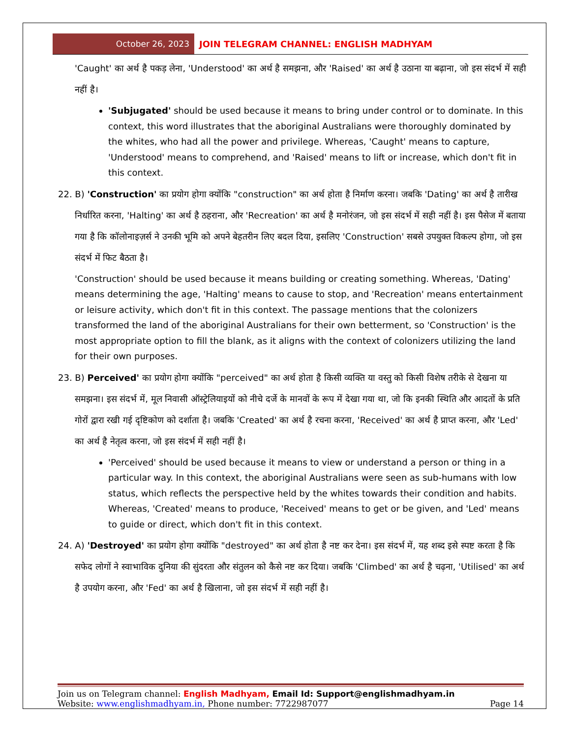October 26, 2023
JOIN TELEGRAM CHANNEL: ENGLISH MADHYAM
'Caught' का अर्थ है पकड़ लेना, 'Understood' का अर्थ है समझना, और 'Raised' का अर्थ है उठाना या बढ़ाना, जो इस संदर्भ में सही नहीं है।
'Subjugated' should be used because it means to bring under control or to dominate. In this context, this word illustrates that the aboriginal Australians were thoroughly dominated by the whites, who had all the power and privilege. Whereas, 'Caught' means to capture, 'Understood' means to comprehend, and 'Raised' means to lift or increase, which don't fit in this context.
22. B) 'Construction' का प्रयोग होगा क्योंकि "construction" का अर्थ होता है निर्माण करना। जबकि 'Dating' का अर्थ है तारीख निर्धारित करना, 'Halting' का अर्थ है ठहराना, और 'Recreation' का अर्थ है मनोरंजन, जो इस संदर्भ में सही नहीं है। इस पैसेज में बताया गया है कि कॉलोनाइज़र्स ने उनकी भूमि को अपने बेहतरीन लिए बदल दिया, इसलिए 'Construction' सबसे उपयुक्त विकल्प होगा, जो इस संदर्भ में फिट बैठता है।
'Construction' should be used because it means building or creating something. Whereas, 'Dating' means determining the age, 'Halting' means to cause to stop, and 'Recreation' means entertainment or leisure activity, which don't fit in this context. The passage mentions that the colonizers transformed the land of the aboriginal Australians for their own betterment, so 'Construction' is the most appropriate option to fill the blank, as it aligns with the context of colonizers utilizing the land for their own purposes.
23. B) Perceived' का प्रयोग होगा क्योंकि "perceived" का अर्थ होता है किसी व्यक्ति या वस्तु को किसी विशेष तरीके से देखना या समझना। इस संदर्भ में, मूल निवासी ऑस्ट्रेलियाइयों को नीचे दर्जे के मानवों के रूप में देखा गया था, जो कि इनकी स्थिति और आदतों के प्रति गोरों द्वारा रखी गई दृष्टिकोण को दर्शाता है। जबकि 'Created' का अर्थ है रचना करना, 'Received' का अर्थ है प्राप्त करना, और 'Led' का अर्थ है नेतृत्व करना, जो इस संदर्भ में सही नहीं है।
'Perceived' should be used because it means to view or understand a person or thing in a particular way. In this context, the aboriginal Australians were seen as sub-humans with low status, which reflects the perspective held by the whites towards their condition and habits. Whereas, 'Created' means to produce, 'Received' means to get or be given, and 'Led' means to guide or direct, which don't fit in this context.
24. A) 'Destroyed' का प्रयोग होगा क्योंकि "destroyed" का अर्थ होता है नष्ट कर देना। इस संदर्भ में, यह शब्द इसे स्पष्ट करता है कि सफेद लोगों ने स्वाभाविक दुनिया की सुंदरता और संतुलन को कैसे नष्ट कर दिया। जबकि 'Climbed' का अर्थ है चढ़ना, 'Utilised' का अर्थ है उपयोग करना, और 'Fed' का अर्थ है खिलाना, जो इस संदर्भ में सही नहीं है।
Join us on Telegram channel: English Madhyam, Email Id: Support@englishmadhyam.in
Website: www.englishmadhyam.in, Phone number: 7722987077 Page 14